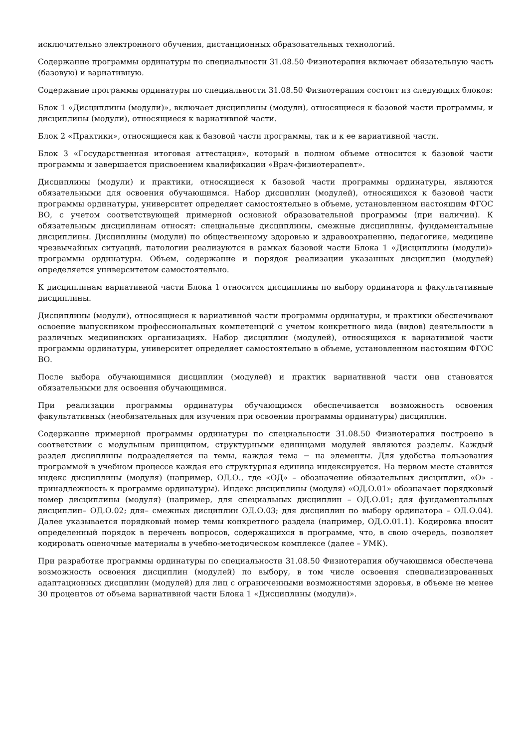исключительно электронного обучения, дистанционных образовательных технологий.
Содержание программы ординатуры по специальности 31.08.50 Физиотерапия включает обязательную часть (базовую) и вариативную.
Содержание программы ординатуры по специальности 31.08.50 Физиотерапия состоит из следующих блоков:
Блок 1 «Дисциплины (модули)», включает дисциплины (модули), относящиеся к базовой части программы, и дисциплины (модули), относящиеся к вариативной части.
Блок 2 «Практики», относящиеся как к базовой части программы, так и к ее вариативной части.
Блок 3 «Государственная итоговая аттестация», который в полном объеме относится к базовой части программы и завершается присвоением квалификации «Врач-физиотерапевт».
Дисциплины (модули) и практики, относящиеся к базовой части программы ординатуры, являются обязательными для освоения обучающимся. Набор дисциплин (модулей), относящихся к базовой части программы ординатуры, университет определяет самостоятельно в объеме, установленном настоящим ФГОС ВО, с учетом соответствующей примерной основной образовательной программы (при наличии). К обязательным дисциплинам относят: специальные дисциплины, смежные дисциплины, фундаментальные дисциплины. Дисциплины (модули) по общественному здоровью и здравоохранению, педагогике, медицине чрезвычайных ситуаций, патологии реализуются в рамках базовой части Блока 1 «Дисциплины (модули)» программы ординатуры. Объем, содержание и порядок реализации указанных дисциплин (модулей) определяется университетом самостоятельно.
К дисциплинам вариативной части Блока 1 относятся дисциплины по выбору ординатора и факультативные дисциплины.
Дисциплины (модули), относящиеся к вариативной части программы ординатуры, и практики обеспечивают освоение выпускником профессиональных компетенций с учетом конкретного вида (видов) деятельности в различных медицинских организациях. Набор дисциплин (модулей), относящихся к вариативной части программы ординатуры, университет определяет самостоятельно в объеме, установленном настоящим ФГОС ВО.
После выбора обучающимися дисциплин (модулей) и практик вариативной части они становятся обязательными для освоения обучающимися.
При реализации программы ординатуры обучающимся обеспечивается возможность освоения факультативных (необязательных для изучения при освоении программы ординатуры) дисциплин.
Содержание примерной программы ординатуры по специальности 31.08.50 Физиотерапия построено в соответствии с модульным принципом, структурными единицами модулей являются разделы. Каждый раздел дисциплины подразделяется на темы, каждая тема − на элементы. Для удобства пользования программой в учебном процессе каждая его структурная единица индексируется. На первом месте ставится индекс дисциплины (модуля) (например, ОД.О., где «ОД» – обозначение обязательных дисциплин, «О» - принадлежность к программе ординатуры). Индекс дисциплины (модуля) «ОД.О.01» обозначает порядковый номер дисциплины (модуля) (например, для специальных дисциплин – ОД.О.01; для фундаментальных дисциплин– ОД.О.02; для– смежных дисциплин ОД.О.03; для дисциплин по выбору ординатора – ОД.О.04). Далее указывается порядковый номер темы конкретного раздела (например, ОД.О.01.1). Кодировка вносит определенный порядок в перечень вопросов, содержащихся в программе, что, в свою очередь, позволяет кодировать оценочные материалы в учебно-методическом комплексе (далее – УМК).
При разработке программы ординатуры по специальности 31.08.50 Физиотерапия обучающимся обеспечена возможность освоения дисциплин (модулей) по выбору, в том числе освоения специализированных адаптационных дисциплин (модулей) для лиц с ограниченными возможностями здоровья, в объеме не менее 30 процентов от объема вариативной части Блока 1 «Дисциплины (модули)».